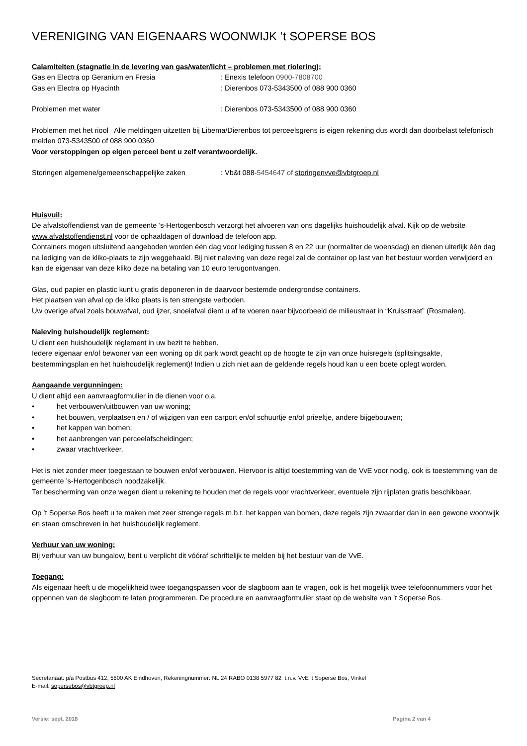VERENIGING VAN EIGENAARS WOONWIJK ’t SOPERSE BOS
Calamiteiten (stagnatie in de levering van gas/water/licht – problemen met riolering):
Gas en Electra op Geranium en Fresia: Enexis telefoon 0900-7808700
Gas en Electra op Hyacinth: Dierenbos 073-5343500 of 088 900 0360
Problemen met water: Dierenbos 073-5343500 of 088 900 0360
Problemen met het riool Alle meldingen uitzetten bij Libema/Dierenbos tot perceelsgrens is eigen rekening dus wordt dan doorbelast telefonisch melden 073-5343500 of 088 900 0360
Voor verstoppingen op eigen perceel bent u zelf verantwoordelijk.
Storingen algemene/gemeenschappelijke zaken: Vb&t 088-5454647 of storingenvve@vbtgroep.nl
Huisvuil:
De afvalstoffendienst van de gemeente ’s-Hertogenbosch verzorgt het afvoeren van ons dagelijks huishoudelijk afval. Kijk op de website www.afvalstoffendienst.nl voor de ophaaldagen of download de telefoon app.
Containers mogen uitsluitend aangeboden worden één dag voor lediging tussen 8 en 22 uur (normaliter de woensdag) en dienen uiterlijk één dag na lediging van de kliko-plaats te zijn weggehaald. Bij niet naleving van deze regel zal de container op last van het bestuur worden verwijderd en kan de eigenaar van deze kliko deze na betaling van 10 euro terugontvangen.
Glas, oud papier en plastic kunt u gratis deponeren in de daarvoor bestemde ondergrondse containers.
Het plaatsen van afval op de kliko plaats is ten strengste verboden.
Uw overige afval zoals bouwafval, oud ijzer, snoeiafval dient u af te voeren naar bijvoorbeeld de milieustraat in “Kruisstraat” (Rosmalen).
Naleving huishoudelijk reglement:
U dient een huishoudelijk reglement in uw bezit te hebben.
Iedere eigenaar en/of bewoner van een woning op dit park wordt geacht op de hoogte te zijn van onze huisregels (splitsingsakte, bestemmingsplan en het huishoudelijk reglement)! Indien u zich niet aan de geldende regels houd kan u een boete oplegt worden.
Aangaande vergunningen:
U dient altijd een aanvraagformulier in de dienen voor o.a.
• het verbouwen/uitbouwen van uw woning;
• het bouwen, verplaatsen en / of wijzigen van een carport en/of schuurtje en/of prieeltje, andere bijgebouwen;
• het kappen van bomen;
• het aanbrengen van perceelafscheidingen;
• zwaar vrachtverkeer.
Het is niet zonder meer toegestaan te bouwen en/of verbouwen. Hiervoor is altijd toestemming van de VvE voor nodig, ook is toestemming van de gemeente ’s-Hertogenbosch noodzakelijk.
Ter bescherming van onze wegen dient u rekening te houden met de regels voor vrachtverkeer, eventuele zijn rijplaten gratis beschikbaar.
Op ’t Soperse Bos heeft u te maken met zeer strenge regels m.b.t. het kappen van bomen, deze regels zijn zwaarder dan in een gewone woonwijk en staan omschreven in het huishoudelijk reglement.
Verhuur van uw woning:
Bij verhuur van uw bungalow, bent u verplicht dit vóóraf schriftelijk te melden bij het bestuur van de VvE.
Toegang:
Als eigenaar heeft u de mogelijkheid twee toegangspassen voor de slagboom aan te vragen, ook is het mogelijk twee telefoonnummers voor het oppennen van de slagboom te laten programmeren. De procedure en aanvraagformulier staat op de website van ’t Soperse Bos.
Secretariaat: p/a Postbus 412, 5600 AK Eindhoven, Rekeningnummer: NL 24 RABO 0138 5977 82 t.n.v. VvE ’t Soperse Bos, Vinkel
E-mail: sopersebos@vbtgroep.nl
Versie: sept. 2018 Pagina 2 van 4